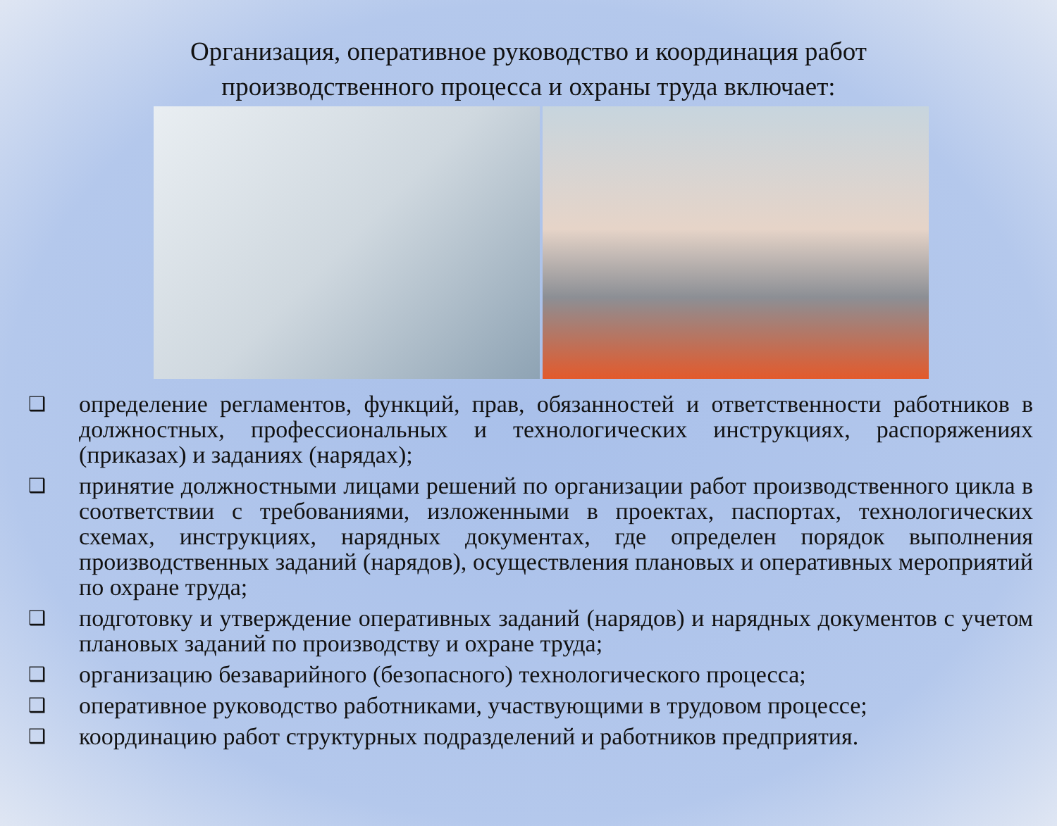Организация, оперативное руководство и координация работ производственного процесса и охраны труда включает:
❑ определение регламентов, функций, прав, обязанностей и ответственности работников в должностных, профессиональных и технологических инструкциях, распоряжениях (приказах) и заданиях (нарядах);
❑ принятие должностными лицами решений по организации работ производственного цикла в соответствии с требованиями, изложенными в проектах, паспортах, технологических схемах, инструкциях, нарядных документах, где определен порядок выполнения производственных заданий (нарядов), осуществления плановых и оперативных мероприятий по охране труда;
❑ подготовку и утверждение оперативных заданий (нарядов) и нарядных документов с учетом плановых заданий по производству и охране труда;
❑ организацию безаварийного (безопасного) технологического процесса;
❑ оперативное руководство работниками, участвующими в трудовом процессе;
❑ координацию работ структурных подразделений и работников предприятия.